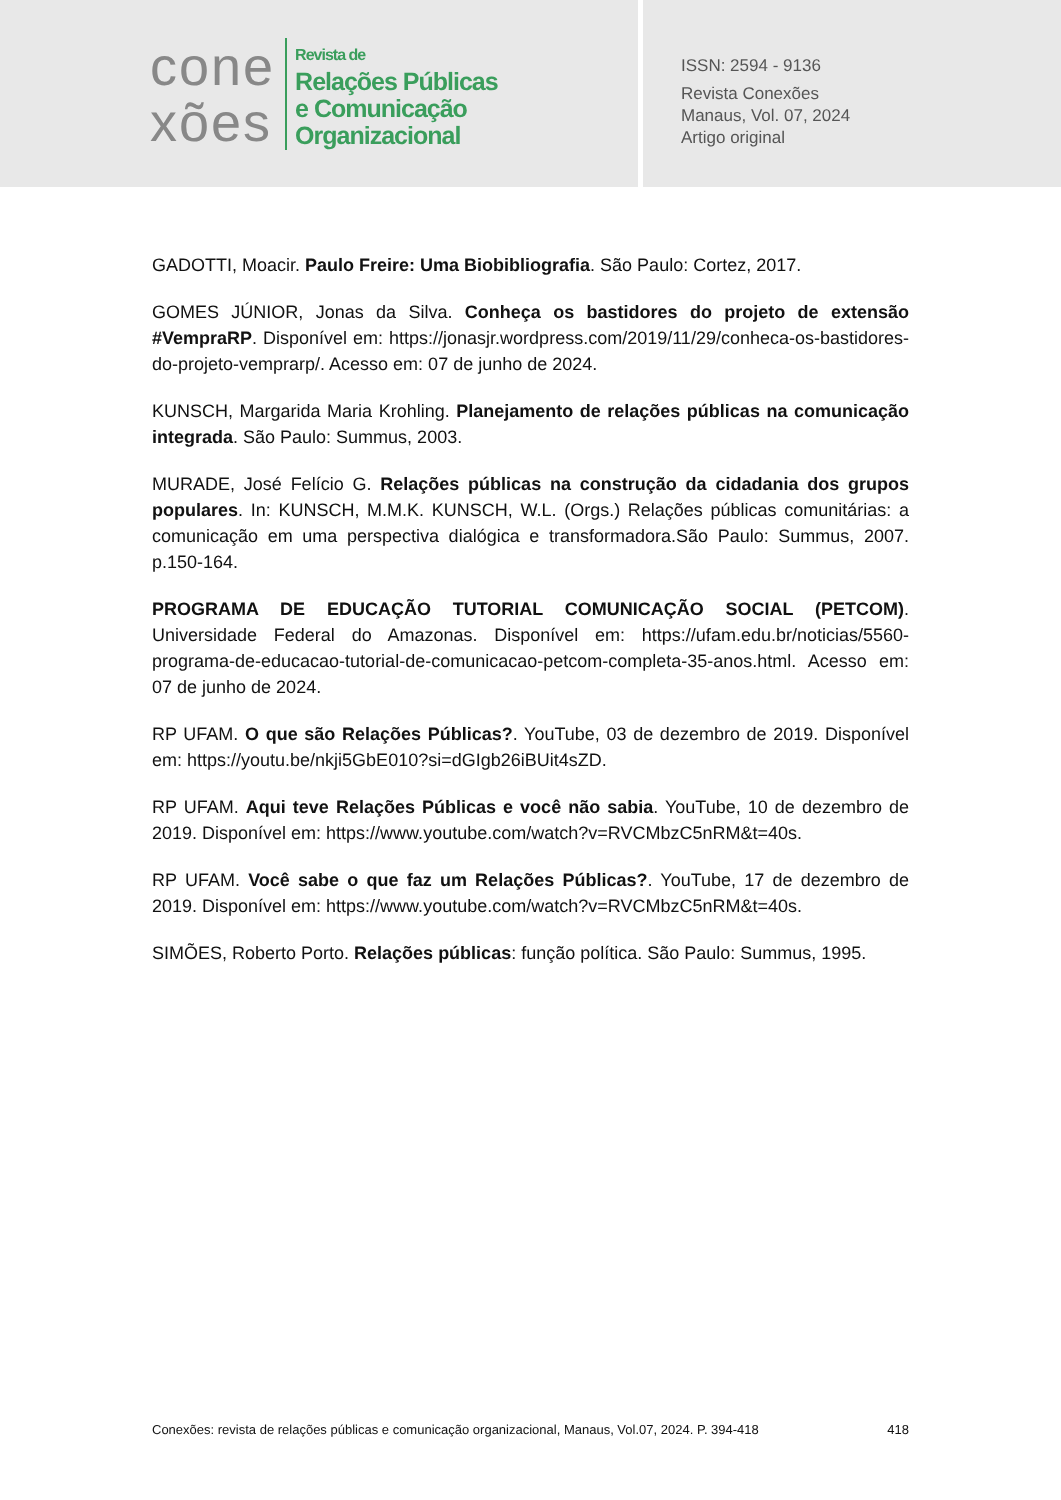cone
xões
Revista de
Relações Públicas
e Comunicação
Organizacional
ISSN: 2594 - 9136
Revista Conexões
Manaus, Vol. 07, 2024
Artigo original
GADOTTI, Moacir. Paulo Freire: Uma Biobibliografia. São Paulo: Cortez, 2017.
GOMES JÚNIOR, Jonas da Silva. Conheça os bastidores do projeto de extensão #VempraRP. Disponível em: https://jonasjr.wordpress.com/2019/11/29/conheca-os-bastidores-do-projeto-vemprarp/. Acesso em: 07 de junho de 2024.
KUNSCH, Margarida Maria Krohling. Planejamento de relações públicas na comunicação integrada. São Paulo: Summus, 2003.
MURADE, José Felício G. Relações públicas na construção da cidadania dos grupos populares. In: KUNSCH, M.M.K. KUNSCH, W.L. (Orgs.) Relações públicas comunitárias: a comunicação em uma perspectiva dialógica e transformadora.São Paulo: Summus, 2007. p.150-164.
PROGRAMA DE EDUCAÇÃO TUTORIAL COMUNICAÇÃO SOCIAL (PETCOM). Universidade Federal do Amazonas. Disponível em: https://ufam.edu.br/noticias/5560-programa-de-educacao-tutorial-de-comunicacao-petcom-completa-35-anos.html. Acesso em: 07 de junho de 2024.
RP UFAM. O que são Relações Públicas?. YouTube, 03 de dezembro de 2019. Disponível em: https://youtu.be/nkji5GbE010?si=dGIgb26iBUit4sZD.
RP UFAM. Aqui teve Relações Públicas e você não sabia. YouTube, 10 de dezembro de 2019. Disponível em: https://www.youtube.com/watch?v=RVCMbzC5nRM&t=40s.
RP UFAM. Você sabe o que faz um Relações Públicas?. YouTube, 17 de dezembro de 2019. Disponível em: https://www.youtube.com/watch?v=RVCMbzC5nRM&t=40s.
SIMÕES, Roberto Porto. Relações públicas: função política. São Paulo: Summus, 1995.
Conexões: revista de relações públicas e comunicação organizacional, Manaus, Vol.07, 2024. P. 394-418 418